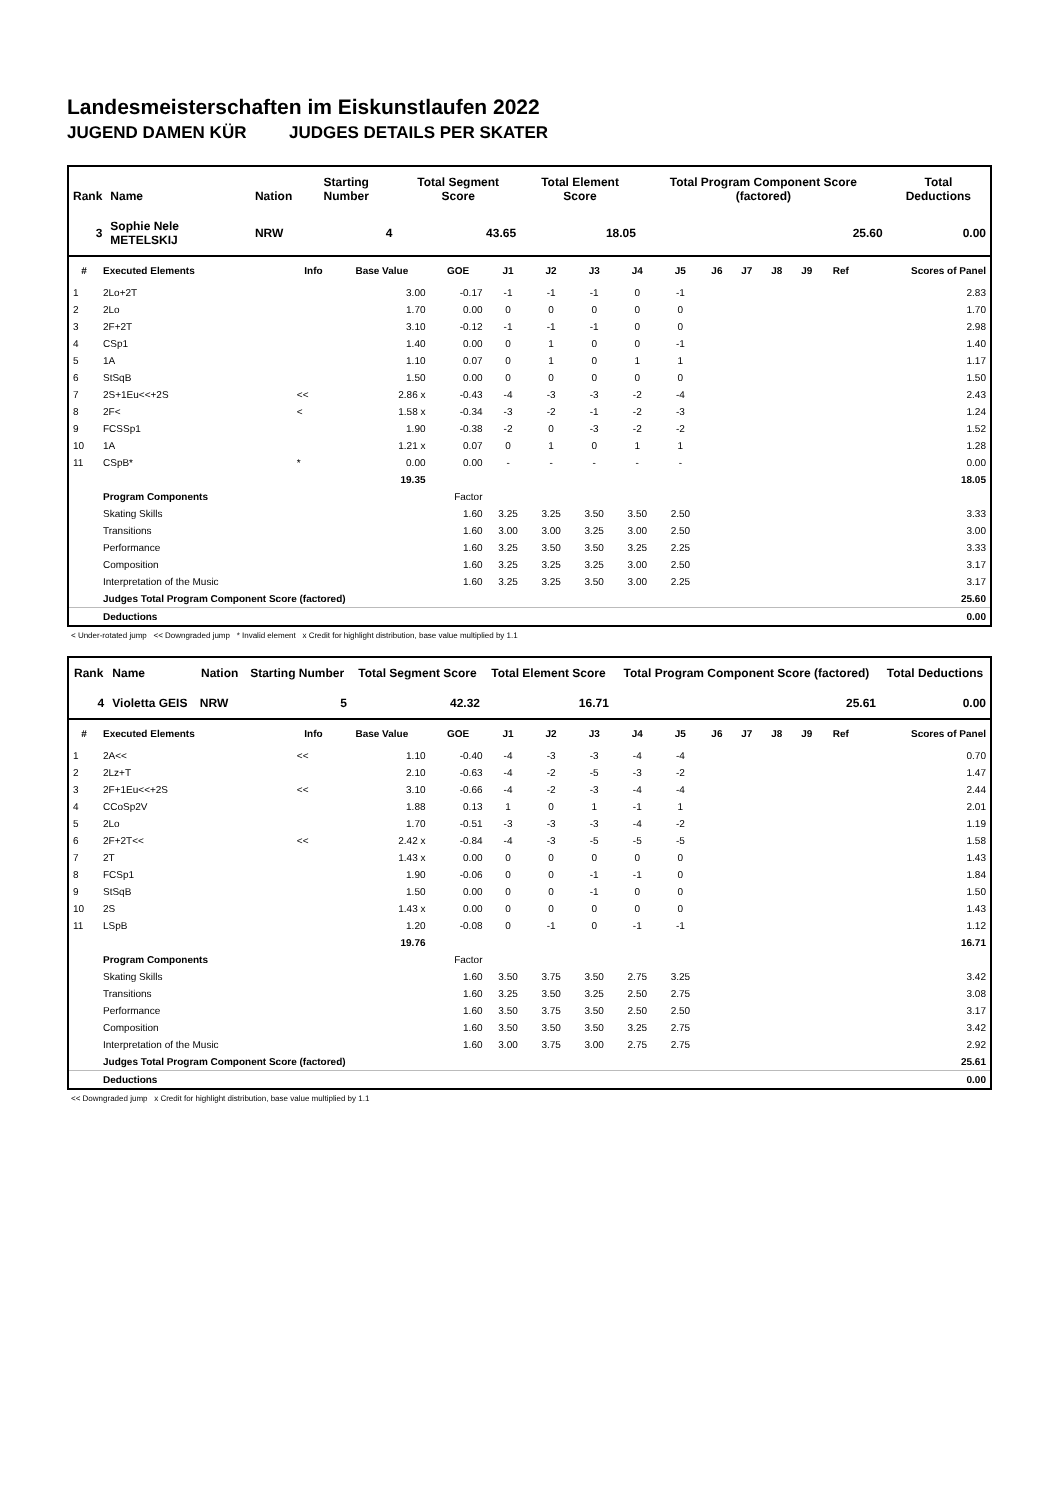Landesmeisterschaften im Eiskunstlaufen 2022
JUGEND DAMEN KÜR JUDGES DETAILS PER SKATER
| Rank | Name | Nation | Starting Number | Total Segment Score | Total Element Score | Total Program Component Score (factored) | Total Deductions |
| --- | --- | --- | --- | --- | --- | --- | --- |
| 3 | Sophie Nele METELSKIJ | NRW | 4 | 43.65 | 18.05 | 25.60 | 0.00 |
| # | Executed Elements | Info | Base Value | GOE | J1 | J2 | J3 | J4 | J5 | J6 | J7 | J8 | J9 | Ref | Scores of Panel |
| --- | --- | --- | --- | --- | --- | --- | --- | --- | --- | --- | --- | --- | --- | --- | --- |
| 1 | 2Lo+2T | | 3.00 | -0.17 | -1 | -1 | -1 | 0 | -1 | | | | | | 2.83 |
| 2 | 2Lo | | 1.70 | 0.00 | 0 | 0 | 0 | 0 | 0 | | | | | | 1.70 |
| 3 | 2F+2T | | 3.10 | -0.12 | -1 | -1 | -1 | 0 | 0 | | | | | | 2.98 |
| 4 | CSp1 | | 1.40 | 0.00 | 0 | 1 | 0 | 0 | -1 | | | | | | 1.40 |
| 5 | 1A | | 1.10 | 0.07 | 0 | 1 | 0 | 1 | 1 | | | | | | 1.17 |
| 6 | StSqB | | 1.50 | 0.00 | 0 | 0 | 0 | 0 | 0 | | | | | | 1.50 |
| 7 | 2S+1Eu<<+2S | << | 2.86 x | -0.43 | -4 | -3 | -3 | -2 | -4 | | | | | | 2.43 |
| 8 | 2F< | < | 1.58 x | -0.34 | -3 | -2 | -1 | -2 | -3 | | | | | | 1.24 |
| 9 | FCSSp1 | | 1.90 | -0.38 | -2 | 0 | -3 | -2 | -2 | | | | | | 1.52 |
| 10 | 1A | | 1.21 x | 0.07 | 0 | 1 | 0 | 1 | 1 | | | | | | 1.28 |
| 11 | CSpB* | * | 0.00 | 0.00 | - | - | - | - | - | | | | | | 0.00 |
| | | | 19.35 | | | | | | | | | | | | 18.05 |
| | Program Components | | | Factor | | | | | | | | | | | |
| | Skating Skills | | | 1.60 | 3.25 | 3.25 | 3.50 | 3.50 | 2.50 | | | | | | 3.33 |
| | Transitions | | | 1.60 | 3.00 | 3.00 | 3.25 | 3.00 | 2.50 | | | | | | 3.00 |
| | Performance | | | 1.60 | 3.25 | 3.50 | 3.50 | 3.25 | 2.25 | | | | | | 3.33 |
| | Composition | | | 1.60 | 3.25 | 3.25 | 3.25 | 3.00 | 2.50 | | | | | | 3.17 |
| | Interpretation of the Music | | | 1.60 | 3.25 | 3.25 | 3.50 | 3.00 | 2.25 | | | | | | 3.17 |
| | Judges Total Program Component Score (factored) | | | | | | | | | | | | | | 25.60 |
| | Deductions | | | | | | | | | | | | | | 0.00 |
< Under-rotated jump << Downgraded jump * Invalid element x Credit for highlight distribution, base value multiplied by 1.1
| Rank | Name | Nation | Starting Number | Total Segment Score | Total Element Score | Total Program Component Score (factored) | Total Deductions |
| --- | --- | --- | --- | --- | --- | --- | --- |
| 4 | Violetta GEIS | NRW | 5 | 42.32 | 16.71 | 25.61 | 0.00 |
| # | Executed Elements | Info | Base Value | GOE | J1 | J2 | J3 | J4 | J5 | J6 | J7 | J8 | J9 | Ref | Scores of Panel |
| --- | --- | --- | --- | --- | --- | --- | --- | --- | --- | --- | --- | --- | --- | --- | --- |
| 1 | 2A<< | << | 1.10 | -0.40 | -4 | -3 | -3 | -4 | -4 | | | | | | 0.70 |
| 2 | 2Lz+T | | 2.10 | -0.63 | -4 | -2 | -5 | -3 | -2 | | | | | | 1.47 |
| 3 | 2F+1Eu<<+2S | << | 3.10 | -0.66 | -4 | -2 | -3 | -4 | -4 | | | | | | 2.44 |
| 4 | CCoSp2V | | 1.88 | 0.13 | 1 | 0 | 1 | -1 | 1 | | | | | | 2.01 |
| 5 | 2Lo | | 1.70 | -0.51 | -3 | -3 | -3 | -4 | -2 | | | | | | 1.19 |
| 6 | 2F+2T<< | << | 2.42 x | -0.84 | -4 | -3 | -5 | -5 | -5 | | | | | | 1.58 |
| 7 | 2T | | 1.43 x | 0.00 | 0 | 0 | 0 | 0 | 0 | | | | | | 1.43 |
| 8 | FCSp1 | | 1.90 | -0.06 | 0 | 0 | -1 | -1 | 0 | | | | | | 1.84 |
| 9 | StSqB | | 1.50 | 0.00 | 0 | 0 | -1 | 0 | 0 | | | | | | 1.50 |
| 10 | 2S | | 1.43 x | 0.00 | 0 | 0 | 0 | 0 | 0 | | | | | | 1.43 |
| 11 | LSpB | | 1.20 | -0.08 | 0 | -1 | 0 | -1 | -1 | | | | | | 1.12 |
| | | | 19.76 | | | | | | | | | | | | 16.71 |
| | Program Components | | | Factor | | | | | | | | | | | |
| | Skating Skills | | | 1.60 | 3.50 | 3.75 | 3.50 | 2.75 | 3.25 | | | | | | 3.42 |
| | Transitions | | | 1.60 | 3.25 | 3.50 | 3.25 | 2.50 | 2.75 | | | | | | 3.08 |
| | Performance | | | 1.60 | 3.50 | 3.75 | 3.50 | 2.50 | 2.50 | | | | | | 3.17 |
| | Composition | | | 1.60 | 3.50 | 3.50 | 3.50 | 3.25 | 2.75 | | | | | | 3.42 |
| | Interpretation of the Music | | | 1.60 | 3.00 | 3.75 | 3.00 | 2.75 | 2.75 | | | | | | 2.92 |
| | Judges Total Program Component Score (factored) | | | | | | | | | | | | | | 25.61 |
| | Deductions | | | | | | | | | | | | | | 0.00 |
<< Downgraded jump x Credit for highlight distribution, base value multiplied by 1.1